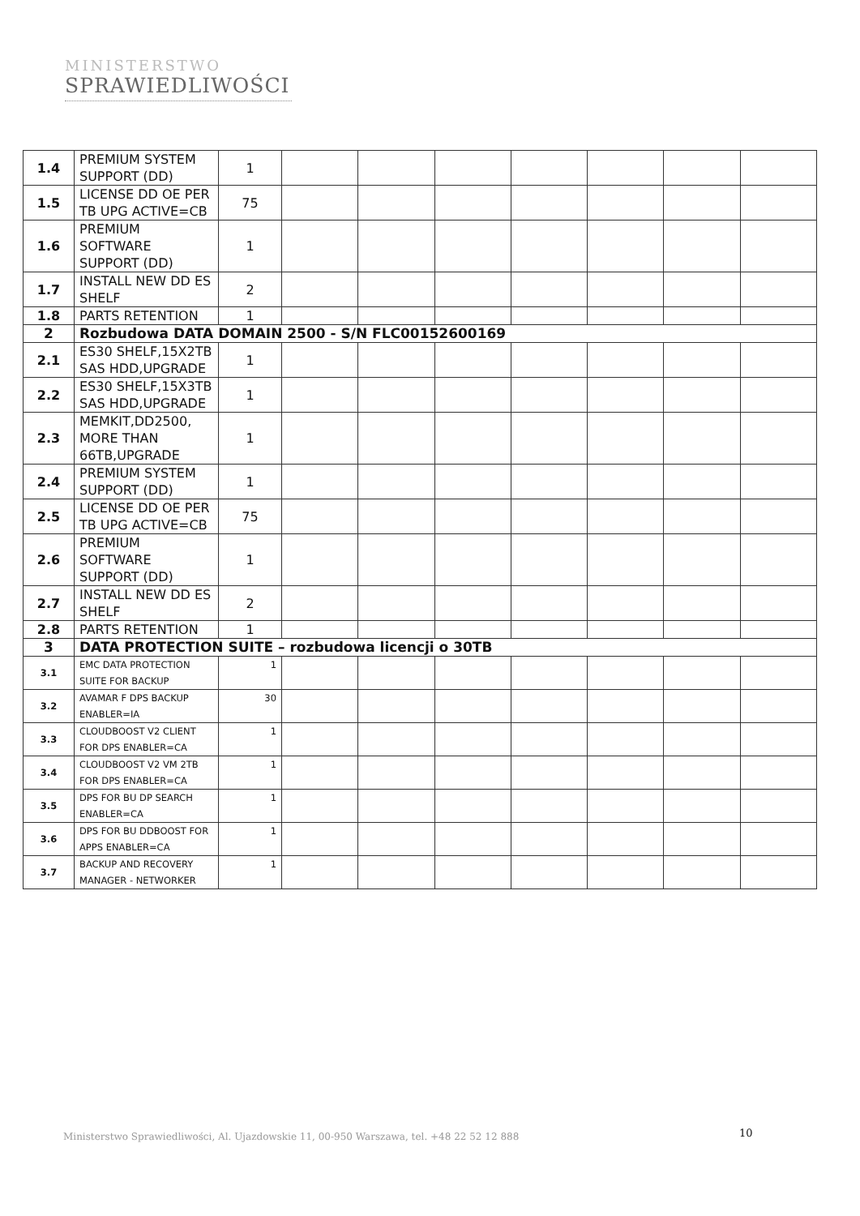MINISTERSTWO
SPRAWIEDLIWOŚCI
| 1.4 | PREMIUM SYSTEM SUPPORT (DD) | 1 | | | | | | | |
| 1.5 | LICENSE DD OE PER TB UPG ACTIVE=CB | 75 | | | | | | | |
| 1.6 | PREMIUM SOFTWARE SUPPORT (DD) | 1 | | | | | | | |
| 1.7 | INSTALL NEW DD ES SHELF | 2 | | | | | | | |
| 1.8 | PARTS RETENTION | 1 | | | | | | | |
| 2 | Rozbudowa DATA DOMAIN 2500 - S/N FLC00152600169 | | | | | | | | |
| 2.1 | ES30 SHELF,15X2TB SAS HDD,UPGRADE | 1 | | | | | | | |
| 2.2 | ES30 SHELF,15X3TB SAS HDD,UPGRADE | 1 | | | | | | | |
| 2.3 | MEMKIT,DD2500, MORE THAN 66TB,UPGRADE | 1 | | | | | | | |
| 2.4 | PREMIUM SYSTEM SUPPORT (DD) | 1 | | | | | | | |
| 2.5 | LICENSE DD OE PER TB UPG ACTIVE=CB | 75 | | | | | | | |
| 2.6 | PREMIUM SOFTWARE SUPPORT (DD) | 1 | | | | | | | |
| 2.7 | INSTALL NEW DD ES SHELF | 2 | | | | | | | |
| 2.8 | PARTS RETENTION | 1 | | | | | | | |
| 3 | DATA PROTECTION SUITE – rozbudowa licencji o 30TB | | | | | | | | |
| 3.1 | EMC DATA PROTECTION SUITE FOR BACKUP | 1 | | | | | | | |
| 3.2 | AVAMAR F DPS BACKUP ENABLER=IA | 30 | | | | | | | |
| 3.3 | CLOUDBOOST V2 CLIENT FOR DPS ENABLER=CA | 1 | | | | | | | |
| 3.4 | CLOUDBOOST V2 VM 2TB FOR DPS ENABLER=CA | 1 | | | | | | | |
| 3.5 | DPS FOR BU DP SEARCH ENABLER=CA | 1 | | | | | | | |
| 3.6 | DPS FOR BU DDBOOST FOR APPS ENABLER=CA | 1 | | | | | | | |
| 3.7 | BACKUP AND RECOVERY MANAGER - NETWORKER | 1 | | | | | | | |
10
Ministerstwo Sprawiedliwości, Al. Ujazdowskie 11, 00-950 Warszawa, tel. +48 22 52 12 888